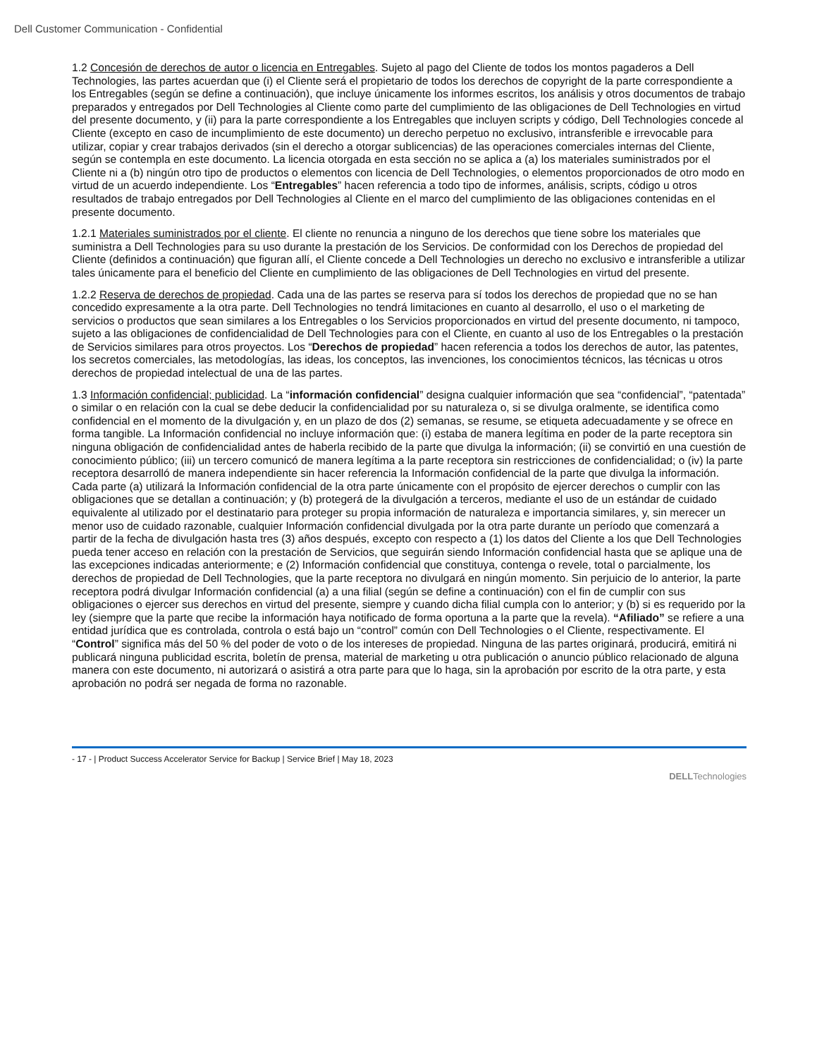Dell Customer Communication - Confidential
1.2 Concesión de derechos de autor o licencia en Entregables. Sujeto al pago del Cliente de todos los montos pagaderos a Dell Technologies, las partes acuerdan que (i) el Cliente será el propietario de todos los derechos de copyright de la parte correspondiente a los Entregables (según se define a continuación), que incluye únicamente los informes escritos, los análisis y otros documentos de trabajo preparados y entregados por Dell Technologies al Cliente como parte del cumplimiento de las obligaciones de Dell Technologies en virtud del presente documento, y (ii) para la parte correspondiente a los Entregables que incluyen scripts y código, Dell Technologies concede al Cliente (excepto en caso de incumplimiento de este documento) un derecho perpetuo no exclusivo, intransferible e irrevocable para utilizar, copiar y crear trabajos derivados (sin el derecho a otorgar sublicencias) de las operaciones comerciales internas del Cliente, según se contempla en este documento. La licencia otorgada en esta sección no se aplica a (a) los materiales suministrados por el Cliente ni a (b) ningún otro tipo de productos o elementos con licencia de Dell Technologies, o elementos proporcionados de otro modo en virtud de un acuerdo independiente. Los “Entregables” hacen referencia a todo tipo de informes, análisis, scripts, código u otros resultados de trabajo entregados por Dell Technologies al Cliente en el marco del cumplimiento de las obligaciones contenidas en el presente documento.
1.2.1 Materiales suministrados por el cliente. El cliente no renuncia a ninguno de los derechos que tiene sobre los materiales que suministra a Dell Technologies para su uso durante la prestación de los Servicios. De conformidad con los Derechos de propiedad del Cliente (definidos a continuación) que figuran allí, el Cliente concede a Dell Technologies un derecho no exclusivo e intransferible a utilizar tales únicamente para el beneficio del Cliente en cumplimiento de las obligaciones de Dell Technologies en virtud del presente.
1.2.2 Reserva de derechos de propiedad. Cada una de las partes se reserva para sí todos los derechos de propiedad que no se han concedido expresamente a la otra parte. Dell Technologies no tendrá limitaciones en cuanto al desarrollo, el uso o el marketing de servicios o productos que sean similares a los Entregables o los Servicios proporcionados en virtud del presente documento, ni tampoco, sujeto a las obligaciones de confidencialidad de Dell Technologies para con el Cliente, en cuanto al uso de los Entregables o la prestación de Servicios similares para otros proyectos. Los “Derechos de propiedad” hacen referencia a todos los derechos de autor, las patentes, los secretos comerciales, las metodologías, las ideas, los conceptos, las invenciones, los conocimientos técnicos, las técnicas u otros derechos de propiedad intelectual de una de las partes.
1.3 Información confidencial; publicidad. La “información confidencial” designa cualquier información que sea “confidencial”, “patentada” o similar o en relación con la cual se debe deducir la confidencialidad por su naturaleza o, si se divulga oralmente, se identifica como confidencial en el momento de la divulgación y, en un plazo de dos (2) semanas, se resume, se etiqueta adecuadamente y se ofrece en forma tangible. La Información confidencial no incluye información que: (i) estaba de manera legítima en poder de la parte receptora sin ninguna obligación de confidencialidad antes de haberla recibido de la parte que divulga la información; (ii) se convirtió en una cuestión de conocimiento público; (iii) un tercero comunicó de manera legítima a la parte receptora sin restricciones de confidencialidad; o (iv) la parte receptora desarrolló de manera independiente sin hacer referencia la Información confidencial de la parte que divulga la información. Cada parte (a) utilizará la Información confidencial de la otra parte únicamente con el propósito de ejercer derechos o cumplir con las obligaciones que se detallan a continuación; y (b) protegerá de la divulgación a terceros, mediante el uso de un estándar de cuidado equivalente al utilizado por el destinatario para proteger su propia información de naturaleza e importancia similares, y, sin merecer un menor uso de cuidado razonable, cualquier Información confidencial divulgada por la otra parte durante un período que comenzará a partir de la fecha de divulgación hasta tres (3) años después, excepto con respecto a (1) los datos del Cliente a los que Dell Technologies pueda tener acceso en relación con la prestación de Servicios, que seguirán siendo Información confidencial hasta que se aplique una de las excepciones indicadas anteriormente; e (2) Información confidencial que constituya, contenga o revele, total o parcialmente, los derechos de propiedad de Dell Technologies, que la parte receptora no divulgará en ningún momento. Sin perjuicio de lo anterior, la parte receptora podrá divulgar Información confidencial (a) a una filial (según se define a continuación) con el fin de cumplir con sus obligaciones o ejercer sus derechos en virtud del presente, siempre y cuando dicha filial cumpla con lo anterior; y (b) si es requerido por la ley (siempre que la parte que recibe la información haya notificado de forma oportuna a la parte que la revela). “Afiliado” se refiere a una entidad jurídica que es controlada, controla o está bajo un “control” común con Dell Technologies o el Cliente, respectivamente. El “Control” significa más del 50 % del poder de voto o de los intereses de propiedad. Ninguna de las partes originará, producirá, emitirá ni publicará ninguna publicidad escrita, boletín de prensa, material de marketing u otra publicación o anuncio público relacionado de alguna manera con este documento, ni autorizará o asistirá a otra parte para que lo haga, sin la aprobación por escrito de la otra parte, y esta aprobación no podrá ser negada de forma no razonable.
- 17 - | Product Success Accelerator Service for Backup | Service Brief | May 18, 2023
DELLTechnologies